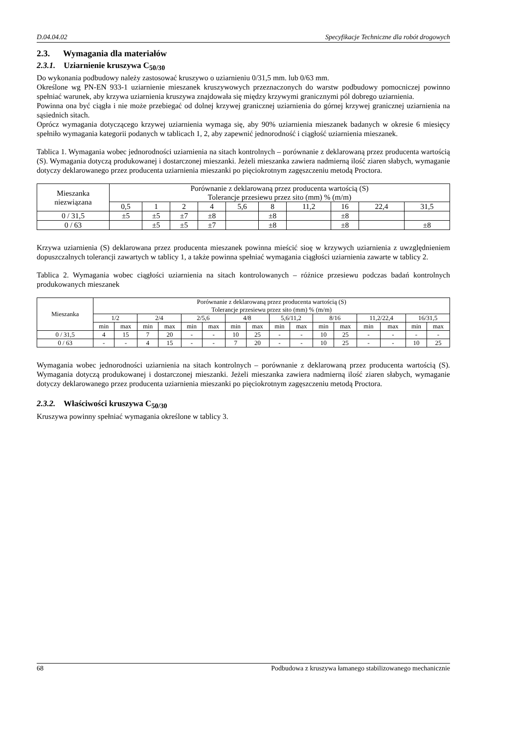D.04.04.02 Specyfikacje Techniczne dla robót drogowych
2.3. Wymagania dla materiałów
2.3.1. Uziarnienie kruszywa C<sub>50/30</sub>
Do wykonania podbudowy należy zastosować kruszywo o uziarnieniu 0/31,5 mm. lub 0/63 mm.
Określone wg PN-EN 933-1 uziarnienie mieszanek kruszywowych przeznaczonych do warstw podbudowy pomocniczej powinno spełniać warunek, aby krzywa uziarnienia kruszywa znajdowała się między krzywymi granicznymi pól dobrego uziarnienia.
Powinna ona być ciągła i nie może przebiegać od dolnej krzywej granicznej uziarnienia do górnej krzywej granicznej uziarnienia na sąsiednich sitach.
Oprócz wymagania dotyczącego krzywej uziarnienia wymaga się, aby 90% uziarnienia mieszanek badanych w okresie 6 miesięcy spełniło wymagania kategorii podanych w tablicach 1, 2, aby zapewnić jednorodność i ciągłość uziarnienia mieszanek.
Tablica 1. Wymagania wobec jednorodności uziarnienia na sitach kontrolnych – porównanie z deklarowaną przez producenta wartością (S). Wymagania dotyczą produkowanej i dostarczonej mieszanki. Jeżeli mieszanka zawiera nadmierną ilość ziaren słabych, wymaganie dotyczy deklarowanego przez producenta uziarnienia mieszanki po pięciokrotnym zagęszczeniu metodą Proctora.
| Mieszanka niezwiązana | Porównanie z deklarowaną przez producenta wartością (S) Tolerancje przesiewu przez sito (mm) % (m/m) | | | | | | | | | |
| --- | --- | --- | --- | --- | --- | --- | --- | --- | --- | --- |
| | 0,5 | 1 | 2 | 4 | 5,6 | 8 | 11,2 | 16 | 22,4 | 31,5 |
| 0 / 31,5 | ±5 | ±5 | ±7 | ±8 | | ±8 | | ±8 | | |
| 0 / 63 | | ±5 | ±5 | ±7 | | ±8 | | ±8 | | ±8 |
Krzywa uziarnienia (S) deklarowana przez producenta mieszanek powinna mieścić sioę w krzywych uziarnienia z uwzględnieniem dopuszczalnych tolerancji zawartych w tablicy 1, a także powinna spełniać wymagania ciągłości uziarnienia zawarte w tablicy 2.
Tablica 2. Wymagania wobec ciągłości uziarnienia na sitach kontrolowanych – różnice przesiewu podczas badań kontrolnych produkowanych mieszanek
| Mieszanka | Porównanie z deklarowaną przez producenta wartością (S) Tolerancje przesiewu przez sito (mm) % (m/m) | | | | | | | | | | | | | | | |
| --- | --- | --- | --- | --- | --- | --- | --- | --- | --- | --- | --- | --- | --- | --- | --- | --- |
| | 1/2 | | 2/4 | | 2/5,6 | | 4/8 | | 5,6/11,2 | | 8/16 | | 11,2/22,4 | | 16/31,5 | |
| | min | max | min | max | min | max | min | max | min | max | min | max | min | max | min | max |
| 0 / 31,5 | 4 | 15 | 7 | 20 | - | - | 10 | 25 | - | - | 10 | 25 | - | - | - | - |
| 0 / 63 | - | - | 4 | 15 | - | - | 7 | 20 | - | - | 10 | 25 | - | - | 10 | 25 |
Wymagania wobec jednorodności uziarnienia na sitach kontrolnych – porównanie z deklarowaną przez producenta wartością (S). Wymagania dotyczą produkowanej i dostarczonej mieszanki. Jeżeli mieszanka zawiera nadmierną ilość ziaren słabych, wymaganie dotyczy deklarowanego przez producenta uziarnienia mieszanki po pięciokrotnym zagęszczeniu metodą Proctora.
2.3.2. Właściwości kruszywa C<sub>50/30</sub>
Kruszywa powinny spełniać wymagania określone w tablicy 3.
68 Podbudowa z kruszywa łamanego stabilizowanego mechanicznie